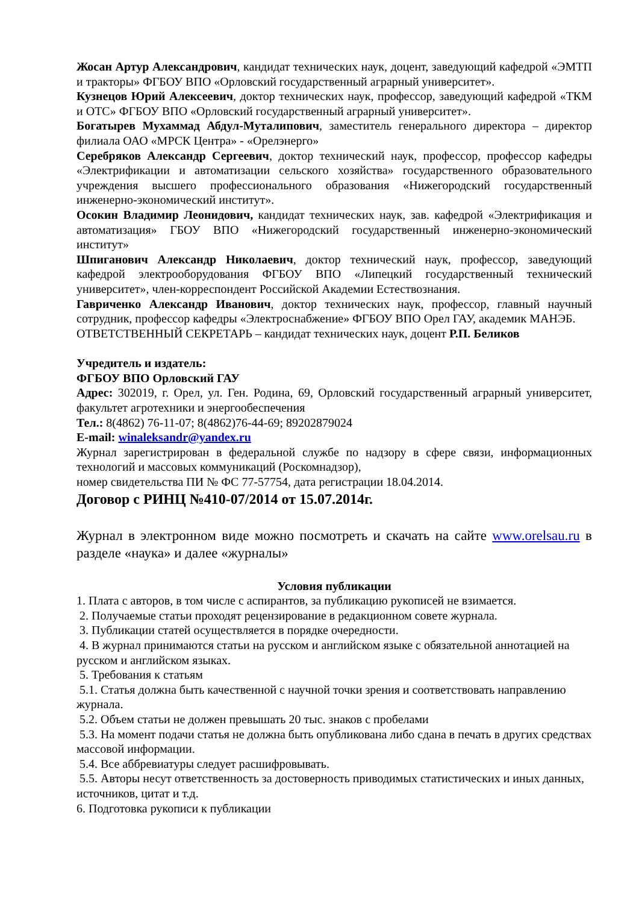Жосан Артур Александрович, кандидат технических наук, доцент, заведующий кафедрой «ЭМТП и тракторы» ФГБОУ ВПО «Орловский государственный аграрный университет».
Кузнецов Юрий Алексеевич, доктор технических наук, профессор, заведующий кафедрой «ТКМ и ОТС» ФГБОУ ВПО «Орловский государственный аграрный университет».
Богатырев Мухаммад Абдул-Муталипович, заместитель генерального директора – директор филиала ОАО «МРСК Центра» - «Орелэнерго»
Серебряков Александр Сергеевич, доктор технический наук, профессор, профессор кафедры «Электрификации и автоматизации сельского хозяйства» государственного образовательного учреждения высшего профессионального образования «Нижегородский государственный инженерно-экономический институт».
Осокин Владимир Леонидович, кандидат технических наук, зав. кафедрой «Электрификация и автоматизация» ГБОУ ВПО «Нижегородский государственный инженерно-экономический институт»
Шпиганович Александр Николаевич, доктор технический наук, профессор, заведующий кафедрой электрооборудования ФГБОУ ВПО «Липецкий государственный технический университет», член-корреспондент Российской Академии Естествознания.
Гавриченко Александр Иванович, доктор технических наук, профессор, главный научный сотрудник, профессор кафедры «Электроснабжение» ФГБОУ ВПО Орел ГАУ, академик МАНЭБ.
ОТВЕТСТВЕННЫЙ СЕКРЕТАРЬ – кандидат технических наук, доцент Р.П. Беликов
Учредитель и издатель:
ФГБОУ ВПО Орловский ГАУ
Адрес: 302019, г. Орел, ул. Ген. Родина, 69, Орловский государственный аграрный университет, факультет агротехники и энергообеспечения
Тел.: 8(4862) 76-11-07; 8(4862)76-44-69; 89202879024
E-mail: winaleksandr@yandex.ru
Журнал зарегистрирован в федеральной службе по надзору в сфере связи, информационных технологий и массовых коммуникаций (Роскомнадзор),
номер свидетельства ПИ № ФС 77-57754, дата регистрации 18.04.2014.
Договор с РИНЦ №410-07/2014 от 15.07.2014г.
Журнал в электронном виде можно посмотреть и скачать на сайте www.orelsau.ru в разделе «наука» и далее «журналы»
Условия публикации
1. Плата с авторов, в том числе с аспирантов, за публикацию рукописей не взимается.
2. Получаемые статьи проходят рецензирование в редакционном совете журнала.
3. Публикации статей осуществляется в порядке очередности.
4. В журнал принимаются статьи на русском и английском языке с обязательной аннотацией на русском и английском языках.
5. Требования к статьям
5.1. Статья должна быть качественной с научной точки зрения и соответствовать направлению журнала.
5.2. Объем статьи не должен превышать 20 тыс. знаков с пробелами
5.3. На момент подачи статья не должна быть опубликована либо сдана в печать в других средствах массовой информации.
5.4. Все аббревиатуры следует расшифровывать.
5.5. Авторы несут ответственность за достоверность приводимых статистических и иных данных, источников, цитат и т.д.
6. Подготовка рукописи к публикации